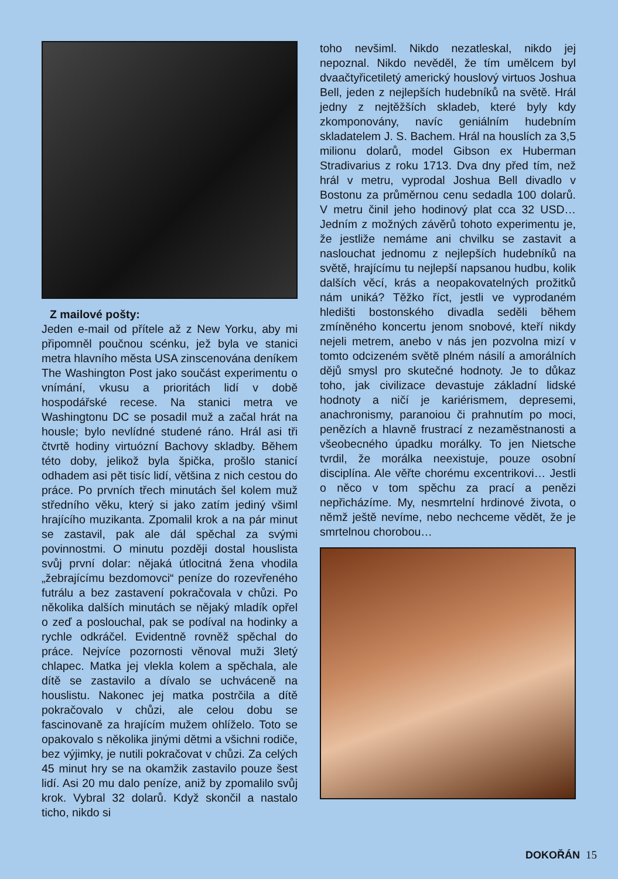Z mailové pošty:
Jeden e-mail od přítele až z New Yorku, aby mi připomněl poučnou scénku, jež byla ve stanici metra hlavního města USA zinscenována deníkem The Washington Post jako součást experimentu o vnímání, vkusu a prioritách lidí v době hospodářské recese. Na stanici metra ve Washingtonu DC se posadil muž a začal hrát na housle; bylo nevlídné studené ráno. Hrál asi tři čtvrtě hodiny virtuózní Bachovy skladby. Během této doby, jelikož byla špička, prošlo stanicí odhadem asi pět tisíc lidí, většina z nich cestou do práce. Po prvních třech minutách šel kolem muž středního věku, který si jako zatím jediný všiml hrajícího muzikanta. Zpomalil krok a na pár minut se zastavil, pak ale dál spěchal za svými povinnostmi. O minutu později dostal houslista svůj první dolar: nějaká útlocitná žena vhodila „žebrajícímu bezdomovci“ peníze do rozevřeného futrálu a bez zastavení pokračovala v chůzi. Po několika dalších minutách se nějaký mladík opřel o zeď a poslouchal, pak se podíval na hodinky a rychle odkráčel. Evidentně rovněž spěchal do práce. Nejvíce pozornosti věnoval muži 3letý chlapec. Matka jej vlekla kolem a spěchala, ale dítě se zastavilo a dívalo se uchváceně na houslistu. Nakonec jej matka postrčila a dítě pokračovalo v chůzi, ale celou dobu se fascinovaně za hrajícím mužem ohlíželo. Toto se opakovalo s několika jinými dětmi a všichni rodiče, bez výjimky, je nutili pokračovat v chůzi. Za celých 45 minut hry se na okamžik zastavilo pouze šest lidí. Asi 20 mu dalo peníze, aniž by zpomalilo svůj krok. Vybral 32 dolarů. Když skončil a nastalo ticho, nikdo si
toho nevšiml. Nikdo nezatleskal, nikdo jej nepoznal. Nikdo nevěděl, že tím umělcem byl dvaačtyřicetiletý americký houslový virtuos Joshua Bell, jeden z nejlepších hudebníků na světě. Hrál jedny z nejtěžších skladeb, které byly kdy zkomponovány, navíc geniálním hudebním skladatelem J. S. Bachem. Hrál na houslích za 3,5 milionu dolarů, model Gibson ex Huberman Stradivarius z roku 1713. Dva dny před tím, než hrál v metru, vyprodal Joshua Bell divadlo v Bostonu za průměrnou cenu sedadla 100 dolarů. V metru činil jeho hodinový plat cca 32 USD… Jedním z možných závěrů tohoto experimentu je, že jestliže nemáme ani chvilku se zastavit a naslouchat jednomu z nejlepších hudebníků na světě, hrajícímu tu nejlepší napsanou hudbu, kolik dalších věcí, krás a neopakovatelných prožitků nám uniká? Těžko říct, jestli ve vyprodaném hledišti bostonského divadla seděli během zmíněného koncertu jenom snobové, kteří nikdy nejeli metrem, anebo v nás jen pozvolna mizí v tomto odcizeném světě plném násilí a amorálních dějů smysl pro skutečné hodnoty. Je to důkaz toho, jak civilizace devastuje základní lidské hodnoty a ničí je kariérismem, depresemi, anachronismy, paranoiou či prahnutím po moci, penězích a hlavně frustrací z nezaměstnanosti a všeobecného úpadku morálky. To jen Nietsche tvrdil, že morálka neexistuje, pouze osobní disciplína. Ale věřte chorému excentrikovi… Jestli o něco v tom spěchu za prací a penězi nepřicházíme. My, nesmrtelní hrdinové života, o němž ještě nevíme, nebo nechceme vědět, že je smrtelnou chorobou…
DOKOŘÁN 15